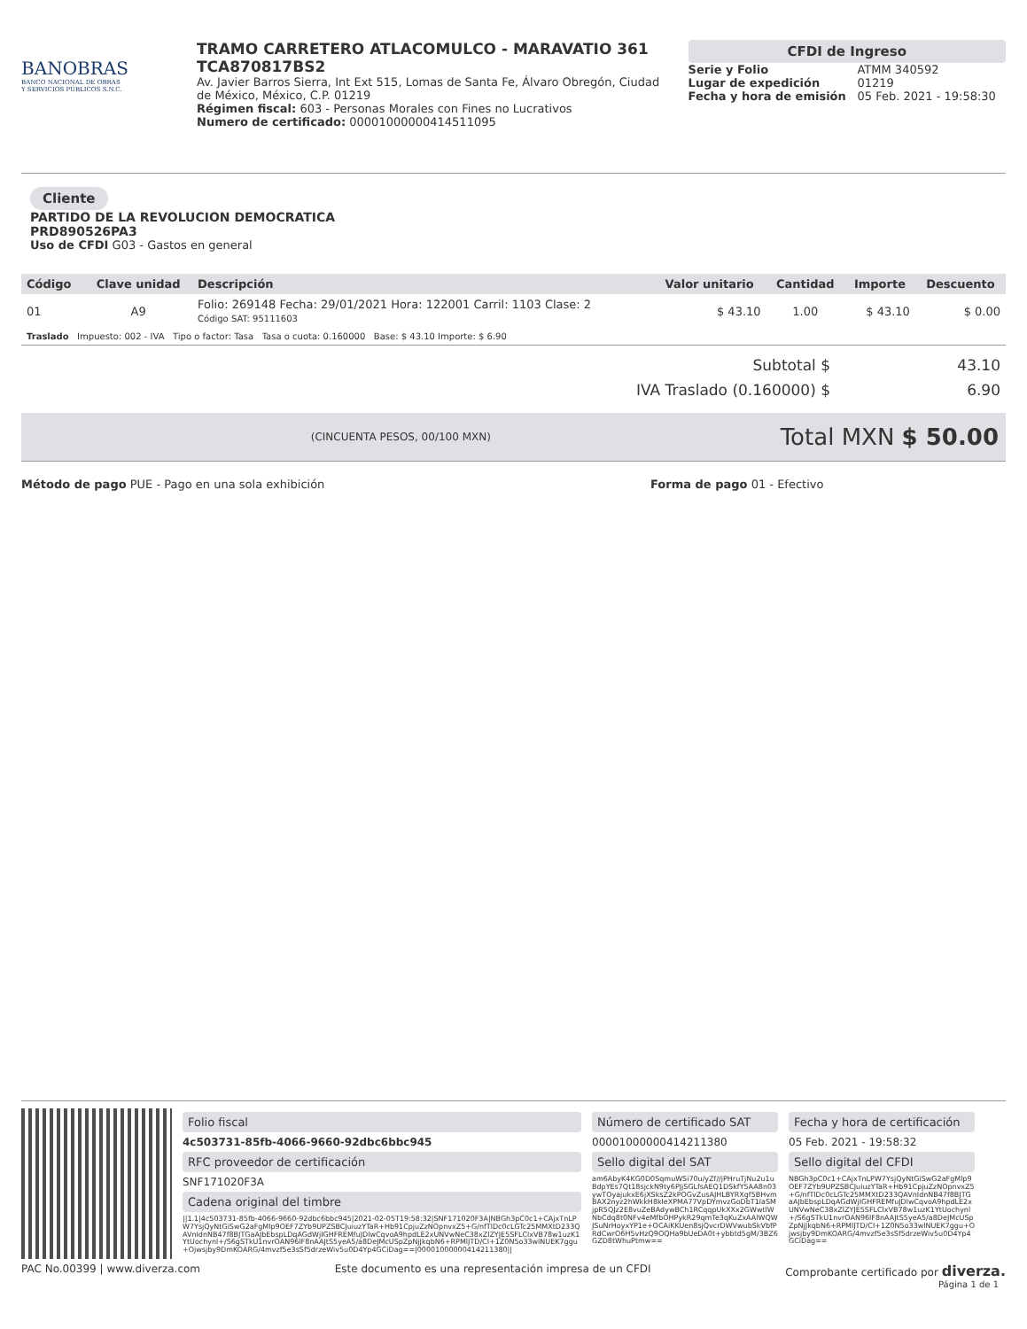BANOBRAS
BANCO NACIONAL DE OBRAS
Y SERVICIOS PÚBLICOS S.N.C.
TRAMO CARRETERO ATLACOMULCO - MARAVATIO 361
TCA870817BS2
Av. Javier Barros Sierra, Int Ext 515, Lomas de Santa Fe, Álvaro Obregón, Ciudad de México, México, C.P. 01219
Régimen fiscal: 603 - Personas Morales con Fines no Lucrativos
Numero de certificado: 00001000000414511095
CFDI de Ingreso
| Serie y Folio | ATMM 340592 |
| Lugar de expedición | 01219 |
| Fecha y hora de emisión | 05 Feb. 2021 - 19:58:30 |
Cliente
PARTIDO DE LA REVOLUCION DEMOCRATICA
PRD890526PA3
Uso de CFDI G03 - Gastos en general
| Código | Clave unidad | Descripción | Valor unitario | Cantidad | Importe | Descuento |
| --- | --- | --- | --- | --- | --- | --- |
| 01 | A9 | Folio: 269148 Fecha: 29/01/2021 Hora: 122001 Carril: 1103 Clase: 2 Código SAT: 95111603 | $ 43.10 | 1.00 | $ 43.10 | $ 0.00 |
| Traslado Impuesto: 002 - IVA Tipo o factor: Tasa Tasa o cuota: 0.160000 Base: $ 43.10 Importe: $ 6.90 | | | | | | |
| Subtotal $ | 43.10 |
| IVA Traslado (0.160000) $ | 6.90 |
(CINCUENTA PESOS, 00/100 MXN)
Total MXN $ 50.00
Método de pago PUE - Pago en una sola exhibición Forma de pago 01 - Efectivo
Folio fiscal
4c503731-85fb-4066-9660-92dbc6bbc945
RFC proveedor de certificación
SNF171020F3A
Cadena original del timbre
||1.1|4c503731-85fb-4066-9660-92dbc6bbc945|2021-02-05T19:58:32|SNF171020F3A|NBGh3pC0c1+CAjxTnLPW7YsjQyNtGiSwG2aFgMlp9OEF7ZYb9UPZSBCJuiuzYTaR+Hb91CpjuZzNOpnvxZ5+G/nfTlDc0cLGTc25MMXtD233QAVnIdnNB47f8BJTGaAJbEbspLDqAGdWjIGHFREMfuJDlwCqvoA9hpdLE2xUNVwNeC38xZlZYJE5SFLClxVB78w1uzK1YtUochynl+/S6gSTkU1nvrOAN96lF8nAAJtS5yeA5/a8DeJMcUSpZpNjJkqbN6+RPMlJTD/CI+1Z0N5o33wlNUEK7ggu+Ojwsjby9DmKOARG/4mvzf5e3sSf5drzeWiv5u0D4Yp4GCiDag==|00001000000414211380||
Número de certificado SAT
00001000000414211380
Sello digital del SAT
am6AbyK4KG0D0SqmuWSi70u/yZf//jPHruTjNu2u1uBdpYEs7Qt18sjckN9ty6PJjSGLfsAEQ1DSkfY5AA8n03ywTOyajukxE6jXSksZ2kPOGvZusAJHLBYRXgf5BHvmBAX2nyz2hWkkH8kleXPMA77VpDYmvzGoDbT1laSMjpR5QJz2E8vuZeBAdywBCh1RCqqpUkXXx2GWwtlWNbCdq8t0NFv4eMfbOHPykR29qmTe3qKuZxAAlWQWJSuNrHoyxYP1e+OCAiKKUen8sjQvcrDWVwubSkVbfPRdCwrO6H5vHzQ9OQHa9bUeDA0t+ybbtd5gM/3BZ6GZD8tWhuPtmw==
Fecha y hora de certificación
05 Feb. 2021 - 19:58:32
Sello digital del CFDI
NBGh3pC0c1+CAjxTnLPW7YsjQyNtGiSwG2aFgMlp9OEF7ZYb9UPZSBCJuiuzYTaR+Hb91CpjuZzNOpnvxZ5+G/nfTlDc0cLGTc25MMXtD233QAVnIdnNB47f8BJTGaAJbEbspLDqAGdWjIGHFREMfuJDlwCqvoA9hpdLE2xUNVwNeC38xZlZYJE5SFLClxVB78w1uzK1YtUochynl+/S6gSTkU1nvrOAN96lF8nAAJtS5yeA5/a8DeJMcUSpZpNjJkqbN6+RPMlJTD/CI+1Z0N5o33wlNUEK7ggu+Ojwsjby9DmKOARG/4mvzf5e3sSf5drzeWiv5u0D4Yp4GCiDag==
PAC No.00399 | www.diverza.com Este documento es una representación impresa de un CFDI Comprobante certificado por diverza.
Página 1 de 1